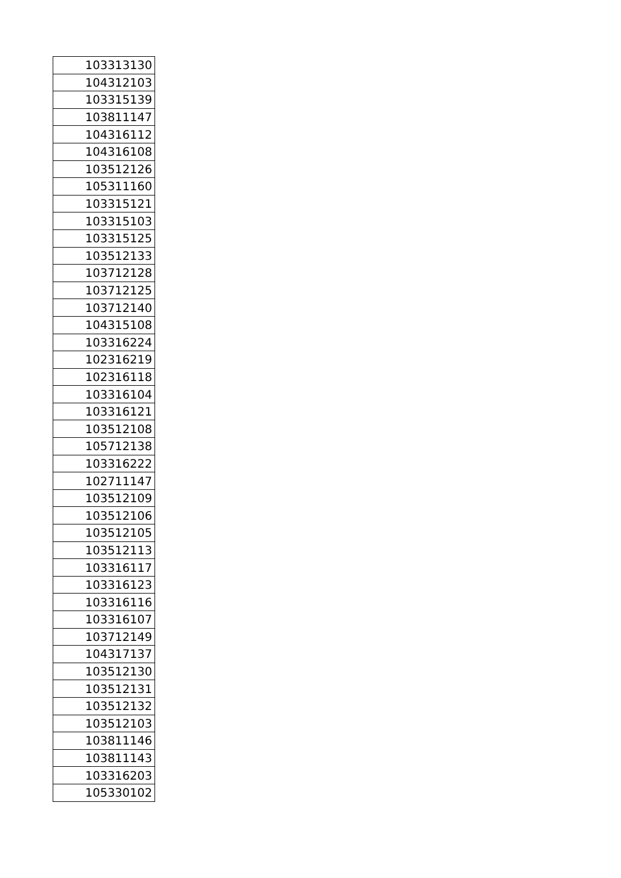| 103313130 |
| 104312103 |
| 103315139 |
| 103811147 |
| 104316112 |
| 104316108 |
| 103512126 |
| 105311160 |
| 103315121 |
| 103315103 |
| 103315125 |
| 103512133 |
| 103712128 |
| 103712125 |
| 103712140 |
| 104315108 |
| 103316224 |
| 102316219 |
| 102316118 |
| 103316104 |
| 103316121 |
| 103512108 |
| 105712138 |
| 103316222 |
| 102711147 |
| 103512109 |
| 103512106 |
| 103512105 |
| 103512113 |
| 103316117 |
| 103316123 |
| 103316116 |
| 103316107 |
| 103712149 |
| 104317137 |
| 103512130 |
| 103512131 |
| 103512132 |
| 103512103 |
| 103811146 |
| 103811143 |
| 103316203 |
| 105330102 |